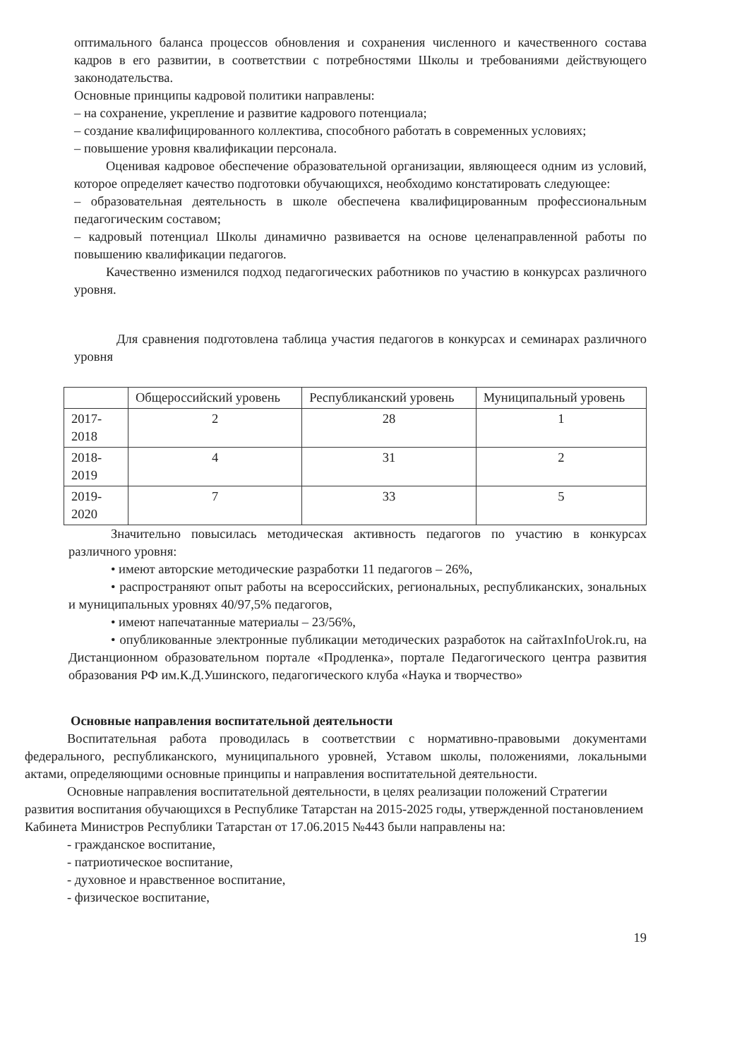оптимального баланса процессов обновления и сохранения численного и качественного состава кадров в его развитии, в соответствии с потребностями Школы и требованиями действующего законодательства.
Основные принципы кадровой политики направлены:
– на сохранение, укрепление и развитие кадрового потенциала;
– создание квалифицированного коллектива, способного работать в современных условиях;
– повышение уровня квалификации персонала.
Оценивая кадровое обеспечение образовательной организации, являющееся одним из условий, которое определяет качество подготовки обучающихся, необходимо констатировать следующее:
– образовательная деятельность в школе обеспечена квалифицированным профессиональным педагогическим составом;
– кадровый потенциал Школы динамично развивается на основе целенаправленной работы по повышению квалификации педагогов.
Качественно изменился подход педагогических работников по участию в конкурсах различного уровня.
Для сравнения подготовлена таблица участия педагогов в конкурсах и семинарах различного уровня
| | Общероссийский уровень | Республиканский уровень | Муниципальный уровень |
| 2017-2018 | 2 | 28 | 1 |
| 2018-2019 | 4 | 31 | 2 |
| 2019-2020 | 7 | 33 | 5 |
Значительно повысилась методическая активность педагогов по участию в конкурсах различного уровня:
• имеют авторские методические разработки 11 педагогов – 26%,
• распространяют опыт работы на всероссийских, региональных, республиканских, зональных и муниципальных уровнях 40/97,5% педагогов,
• имеют напечатанные материалы – 23/56%,
• опубликованные электронные публикации методических разработок на сайтахInfoUrok.ru, на Дистанционном образовательном портале «Продленка», портале Педагогического центра развития образования РФ им.К.Д.Ушинского, педагогического клуба «Наука и творчество»
Основные направления воспитательной деятельности
Воспитательная работа проводилась в соответствии с нормативно-правовыми документами федерального, республиканского, муниципального уровней, Уставом школы, положениями, локальными актами, определяющими основные принципы и направления воспитательной деятельности.
Основные направления воспитательной деятельности, в целях реализации положений Стратегии развития воспитания обучающихся в Республике Татарстан на 2015-2025 годы, утвержденной постановлением Кабинета Министров Республики Татарстан от 17.06.2015 №443 были направлены на:
- гражданское воспитание,
- патриотическое воспитание,
- духовное и нравственное воспитание,
- физическое воспитание,
19